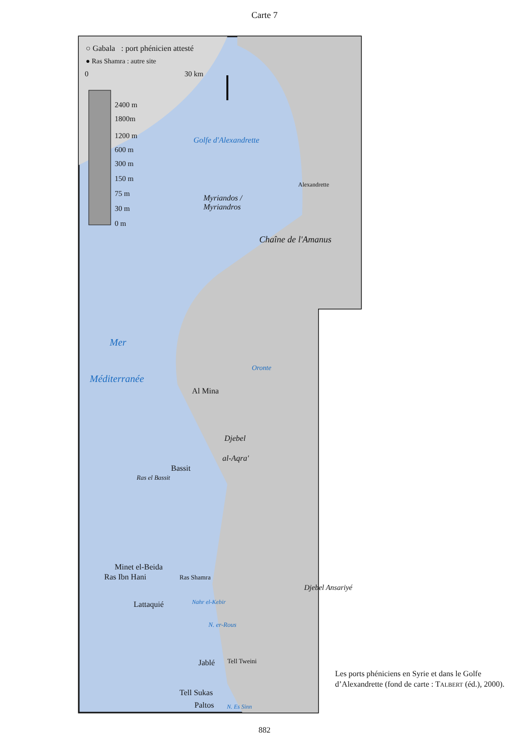Carte 7
○ Gabala : port phénicien attesté
● Ras Shamra : autre site
0 30 km
2400 m
1800m
1200 m
600 m
300 m
150 m
75 m
30 m
0 m
Golfe d'Alexandrette
Alexandrette
Myriandos /
Myriandros
Chaîne de l'Amanus
Mer
Méditerranée
Oronte
Al Mina
Djebel
al-Aqra'
Bassit
Ras el Bassit
Minet el-Beida
Ras Ibn Hani Ras Shamra
Lattaquié Nahr el-Kebir
N. er-Rous
Djebel Ansariyé
Jablé Tell Tweini
Tell Sukas
Paltos N. Es Sinn
Les ports phéniciens en Syrie et dans le Golfe d’Alexandrette (fond de carte : TALBERT (éd.), 2000).
882